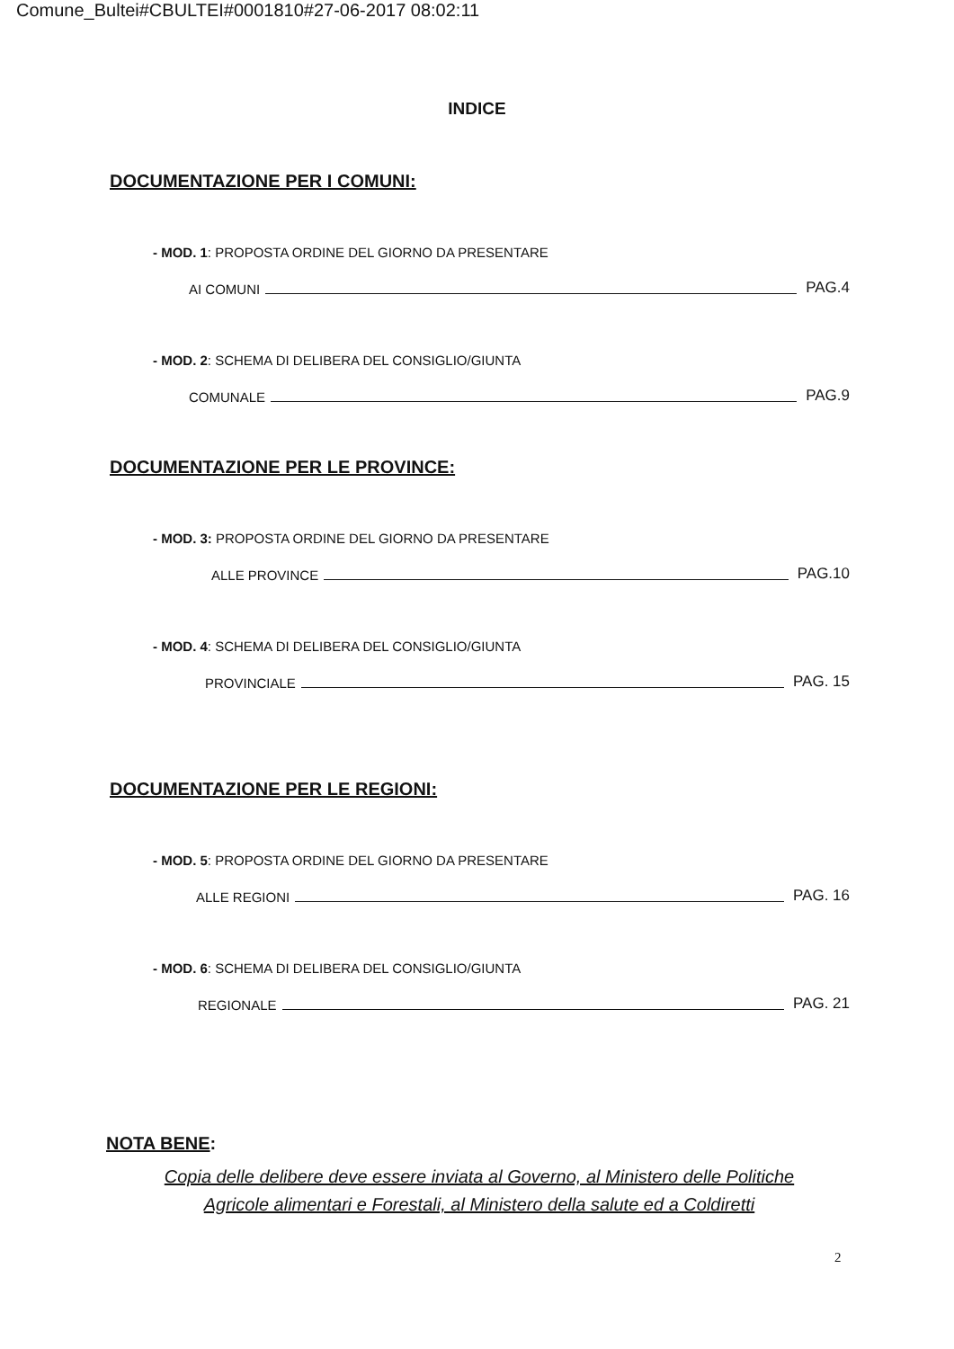Comune_Bultei#CBULTEI#0001810#27-06-2017 08:02:11
INDICE
DOCUMENTAZIONE PER I COMUNI:
- MOD. 1: PROPOSTA ORDINE DEL GIORNO DA PRESENTARE
AI COMUNI PAG.4
- MOD. 2: SCHEMA DI DELIBERA DEL CONSIGLIO/GIUNTA
COMUNALE PAG.9
DOCUMENTAZIONE PER LE PROVINCE:
- MOD. 3: PROPOSTA ORDINE DEL GIORNO DA PRESENTARE
ALLE PROVINCE PAG.10
- MOD. 4: SCHEMA DI DELIBERA DEL CONSIGLIO/GIUNTA
PROVINCIALE PAG. 15
DOCUMENTAZIONE PER LE REGIONI:
- MOD. 5: PROPOSTA ORDINE DEL GIORNO DA PRESENTARE
ALLE REGIONI PAG. 16
- MOD. 6: SCHEMA DI DELIBERA DEL CONSIGLIO/GIUNTA
REGIONALE PAG. 21
NOTA BENE:
Copia delle delibere deve essere inviata al Governo, al Ministero delle Politiche
Agricole alimentari e Forestali, al Ministero della salute ed a Coldiretti
2